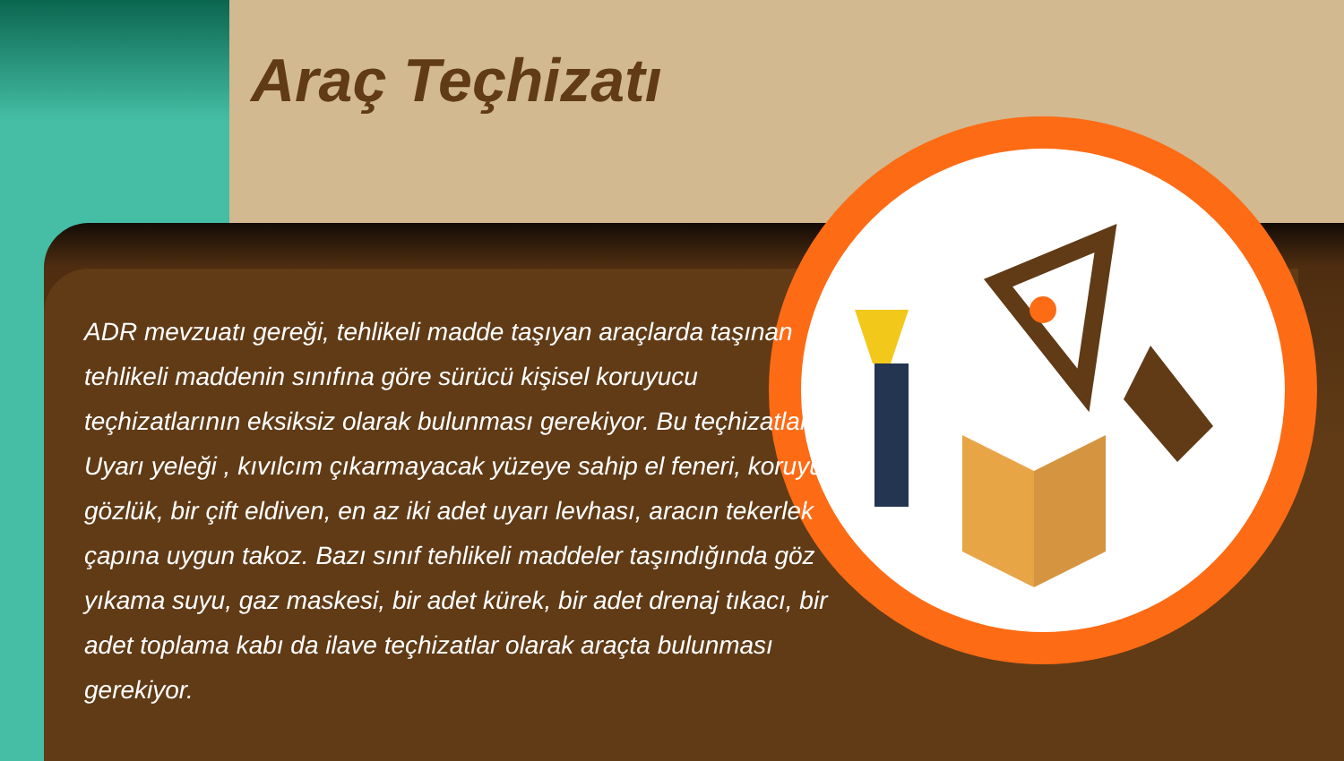Araç Teçhizatı
ADR mevzuatı gereği, tehlikeli madde taşıyan araçlarda taşınan tehlikeli maddenin sınıfına göre sürücü kişisel koruyucu teçhizatlarının eksiksiz olarak bulunması gerekiyor. Bu teçhizatlar; Uyarı yeleği , kıvılcım çıkarmayacak yüzeye sahip el feneri, koruyucu gözlük, bir çift eldiven, en az iki adet uyarı levhası, aracın tekerlek çapına uygun takoz. Bazı sınıf tehlikeli maddeler taşındığında göz yıkama suyu, gaz maskesi, bir adet kürek, bir adet drenaj tıkacı, bir adet toplama kabı da ilave teçhizatlar olarak araçta bulunması gerekiyor.